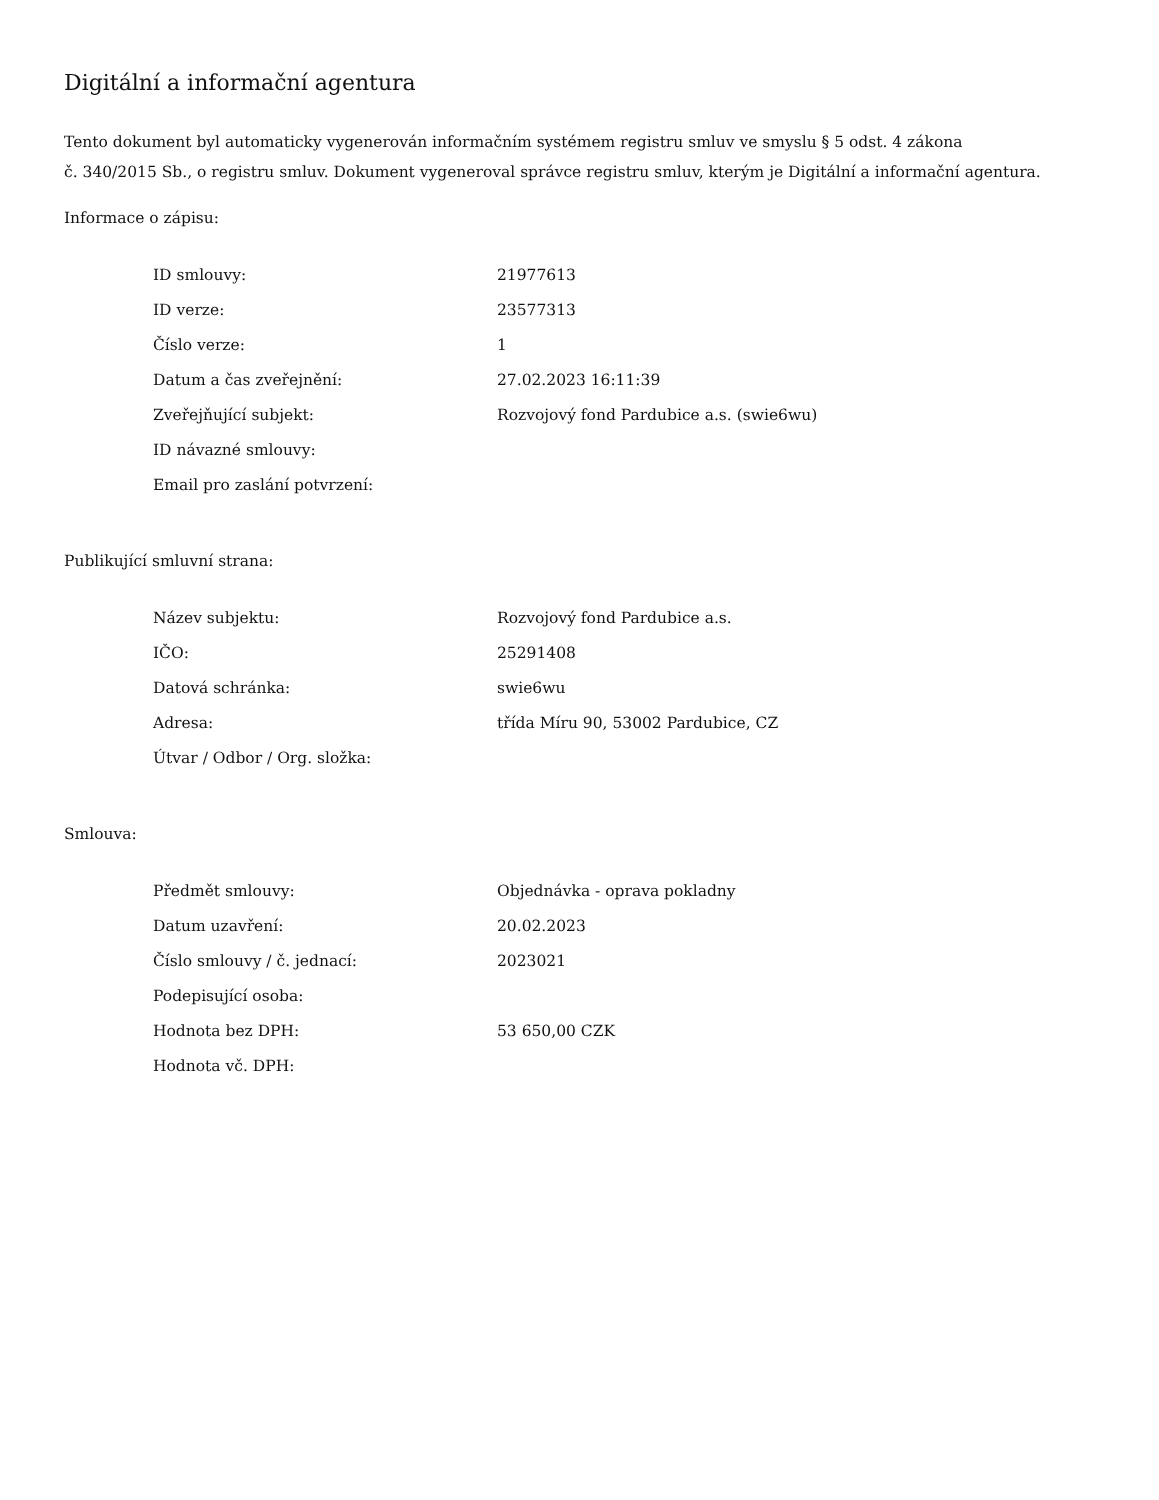Digitální a informační agentura
Tento dokument byl automaticky vygenerován informačním systémem registru smluv ve smyslu § 5 odst. 4 zákona
č. 340/2015 Sb., o registru smluv. Dokument vygeneroval správce registru smluv, kterým je Digitální a informační agentura.
Informace o zápisu:
| ID smlouvy: | 21977613 |
| ID verze: | 23577313 |
| Číslo verze: | 1 |
| Datum a čas zveřejnění: | 27.02.2023 16:11:39 |
| Zveřejňující subjekt: | Rozvojový fond Pardubice a.s. (swie6wu) |
| ID návazné smlouvy: | |
| Email pro zaslání potvrzení: | |
Publikující smluvní strana:
| Název subjektu: | Rozvojový fond Pardubice a.s. |
| IČO: | 25291408 |
| Datová schránka: | swie6wu |
| Adresa: | třída Míru 90, 53002 Pardubice, CZ |
| Útvar / Odbor / Org. složka: | |
Smlouva:
| Předmět smlouvy: | Objednávka - oprava pokladny |
| Datum uzavření: | 20.02.2023 |
| Číslo smlouvy / č. jednací: | 2023021 |
| Podepisující osoba: | |
| Hodnota bez DPH: | 53 650,00 CZK |
| Hodnota vč. DPH: | |